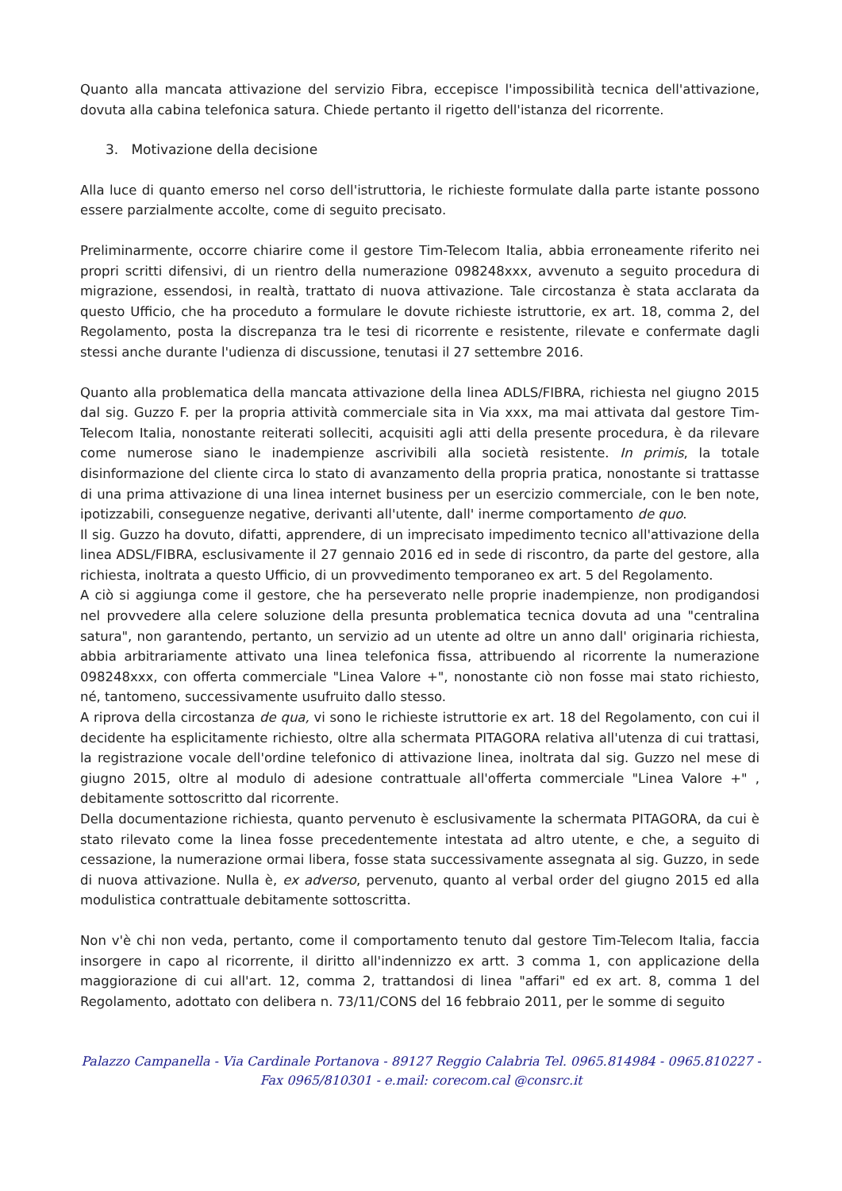Quanto alla mancata attivazione del servizio Fibra, eccepisce l'impossibilità tecnica dell'attivazione, dovuta alla cabina telefonica satura. Chiede pertanto il rigetto dell'istanza del ricorrente.
3. Motivazione della decisione
Alla luce di quanto emerso nel corso dell'istruttoria, le richieste formulate dalla parte istante possono essere parzialmente accolte, come di seguito precisato.
Preliminarmente, occorre chiarire come il gestore Tim-Telecom Italia, abbia erroneamente riferito nei propri scritti difensivi, di un rientro della numerazione 098248xxx, avvenuto a seguito procedura di migrazione, essendosi, in realtà, trattato di nuova attivazione. Tale circostanza è stata acclarata da questo Ufficio, che ha proceduto a formulare le dovute richieste istruttorie, ex art. 18, comma 2, del Regolamento, posta la discrepanza tra le tesi di ricorrente e resistente, rilevate e confermate dagli stessi anche durante l'udienza di discussione, tenutasi il 27 settembre 2016.
Quanto alla problematica della mancata attivazione della linea ADLS/FIBRA, richiesta nel giugno 2015 dal sig. Guzzo F. per la propria attività commerciale sita in Via xxx, ma mai attivata dal gestore Tim-Telecom Italia, nonostante reiterati solleciti, acquisiti agli atti della presente procedura, è da rilevare come numerose siano le inadempienze ascrivibili alla società resistente. In primis, la totale disinformazione del cliente circa lo stato di avanzamento della propria pratica, nonostante si trattasse di una prima attivazione di una linea internet business per un esercizio commerciale, con le ben note, ipotizzabili, conseguenze negative, derivanti all'utente, dall' inerme comportamento de quo.
Il sig. Guzzo ha dovuto, difatti, apprendere, di un imprecisato impedimento tecnico all'attivazione della linea ADSL/FIBRA, esclusivamente il 27 gennaio 2016 ed in sede di riscontro, da parte del gestore, alla richiesta, inoltrata a questo Ufficio, di un provvedimento temporaneo ex art. 5 del Regolamento.
A ciò si aggiunga come il gestore, che ha perseverato nelle proprie inadempienze, non prodigandosi nel provvedere alla celere soluzione della presunta problematica tecnica dovuta ad una "centralina satura", non garantendo, pertanto, un servizio ad un utente ad oltre un anno dall' originaria richiesta, abbia arbitrariamente attivato una linea telefonica fissa, attribuendo al ricorrente la numerazione 098248xxx, con offerta commerciale "Linea Valore +", nonostante ciò non fosse mai stato richiesto, né, tantomeno, successivamente usufruito dallo stesso.
A riprova della circostanza de qua, vi sono le richieste istruttorie ex art. 18 del Regolamento, con cui il decidente ha esplicitamente richiesto, oltre alla schermata PITAGORA relativa all'utenza di cui trattasi, la registrazione vocale dell'ordine telefonico di attivazione linea, inoltrata dal sig. Guzzo nel mese di giugno 2015, oltre al modulo di adesione contrattuale all'offerta commerciale "Linea Valore +" , debitamente sottoscritto dal ricorrente.
Della documentazione richiesta, quanto pervenuto è esclusivamente la schermata PITAGORA, da cui è stato rilevato come la linea fosse precedentemente intestata ad altro utente, e che, a seguito di cessazione, la numerazione ormai libera, fosse stata successivamente assegnata al sig. Guzzo, in sede di nuova attivazione. Nulla è, ex adverso, pervenuto, quanto al verbal order del giugno 2015 ed alla modulistica contrattuale debitamente sottoscritta.
Non v'è chi non veda, pertanto, come il comportamento tenuto dal gestore Tim-Telecom Italia, faccia insorgere in capo al ricorrente, il diritto all'indennizzo ex artt. 3 comma 1, con applicazione della maggiorazione di cui all'art. 12, comma 2, trattandosi di linea "affari" ed ex art. 8, comma 1 del Regolamento, adottato con delibera n. 73/11/CONS del 16 febbraio 2011, per le somme di seguito
Palazzo Campanella - Via Cardinale Portanova - 89127 Reggio Calabria Tel. 0965.814984 - 0965.810227 -
Fax 0965/810301 - e.mail: corecom.cal @consrc.it